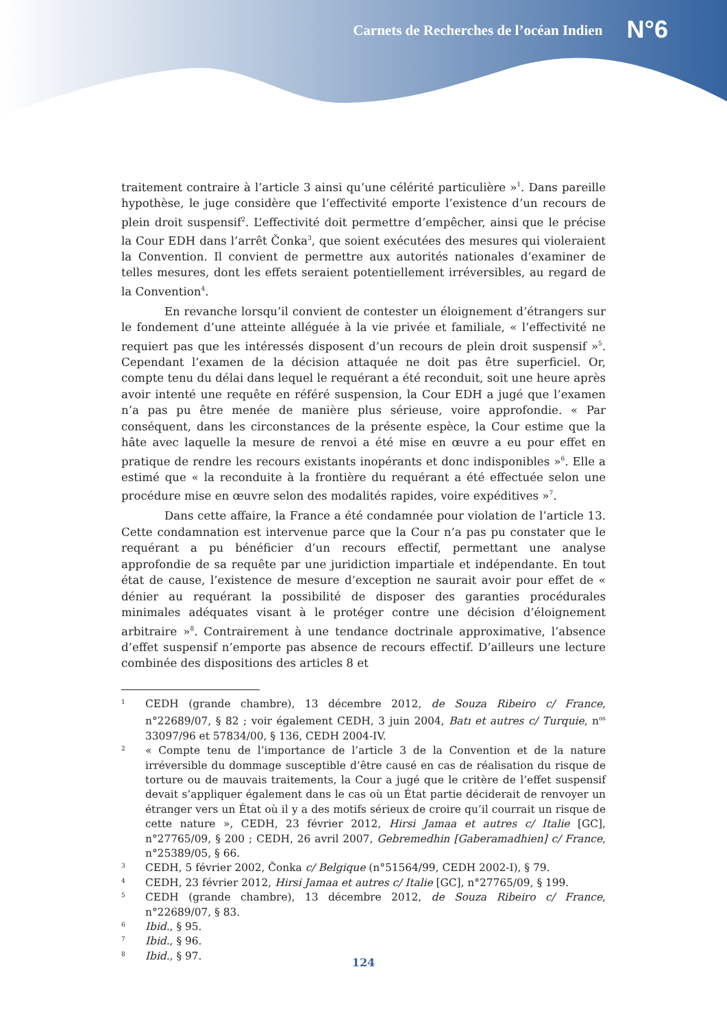Carnets de Recherches de l’océan Indien N°6
traitement contraire à l’article 3 ainsi qu’une célérité particulière »<sup>1</sup>. Dans pareille hypothèse, le juge considère que l’effectivité emporte l’existence d’un recours de plein droit suspensif<sup>2</sup>. L’effectivité doit permettre d’empêcher, ainsi que le précise la Cour EDH dans l’arrêt Čonka<sup>3</sup>, que soient exécutées des mesures qui violeraient la Convention. Il convient de permettre aux autorités nationales d’examiner de telles mesures, dont les effets seraient potentiellement irréversibles, au regard de la Convention<sup>4</sup>.
En revanche lorsqu’il convient de contester un éloignement d’étrangers sur le fondement d’une atteinte alléguée à la vie privée et familiale, « l’effectivité ne requiert pas que les intéressés disposent d’un recours de plein droit suspensif »<sup>5</sup>. Cependant l’examen de la décision attaquée ne doit pas être superficiel. Or, compte tenu du délai dans lequel le requérant a été reconduit, soit une heure après avoir intenté une requête en référé suspension, la Cour EDH a jugé que l’examen n’a pas pu être menée de manière plus sérieuse, voire approfondie. « Par conséquent, dans les circonstances de la présente espèce, la Cour estime que la hâte avec laquelle la mesure de renvoi a été mise en œuvre a eu pour effet en pratique de rendre les recours existants inopérants et donc indisponibles »<sup>6</sup>. Elle a estimé que « la reconduite à la frontière du requérant a été effectuée selon une procédure mise en œuvre selon des modalités rapides, voire expéditives »<sup>7</sup>.
Dans cette affaire, la France a été condamnée pour violation de l’article 13. Cette condamnation est intervenue parce que la Cour n’a pas pu constater que le requérant a pu bénéficier d’un recours effectif, permettant une analyse approfondie de sa requête par une juridiction impartiale et indépendante. En tout état de cause, l’existence de mesure d’exception ne saurait avoir pour effet de « dénier au requérant la possibilité de disposer des garanties procédurales minimales adéquates visant à le protéger contre une décision d’éloignement arbitraire »<sup>8</sup>. Contrairement à une tendance doctrinale approximative, l’absence d’effet suspensif n’emporte pas absence de recours effectif. D’ailleurs une lecture combinée des dispositions des articles 8 et
1 CEDH (grande chambre), 13 décembre 2012, de Souza Ribeiro c/ France, n°22689/07, § 82 ; voir également CEDH, 3 juin 2004, Batı et autres c/ Turquie, n<sup>os</sup> 33097/96 et 57834/00, § 136, CEDH 2004-IV.
2 « Compte tenu de l’importance de l’article 3 de la Convention et de la nature irréversible du dommage susceptible d’être causé en cas de réalisation du risque de torture ou de mauvais traitements, la Cour a jugé que le critère de l’effet suspensif devait s’appliquer également dans le cas où un État partie déciderait de renvoyer un étranger vers un État où il y a des motifs sérieux de croire qu’il courrait un risque de cette nature », CEDH, 23 février 2012, Hirsi Jamaa et autres c/ Italie [GC], n°27765/09, § 200 ; CEDH, 26 avril 2007, Gebremedhin [Gaberamadhien] c/ France, n°25389/05, § 66.
3 CEDH, 5 février 2002, Čonka c/ Belgique (n°51564/99, CEDH 2002-I), § 79.
4 CEDH, 23 février 2012, Hirsi Jamaa et autres c/ Italie [GC], n°27765/09, § 199.
5 CEDH (grande chambre), 13 décembre 2012, de Souza Ribeiro c/ France, n°22689/07, § 83.
6 Ibid., § 95.
7 Ibid., § 96.
8 Ibid., § 97.
124